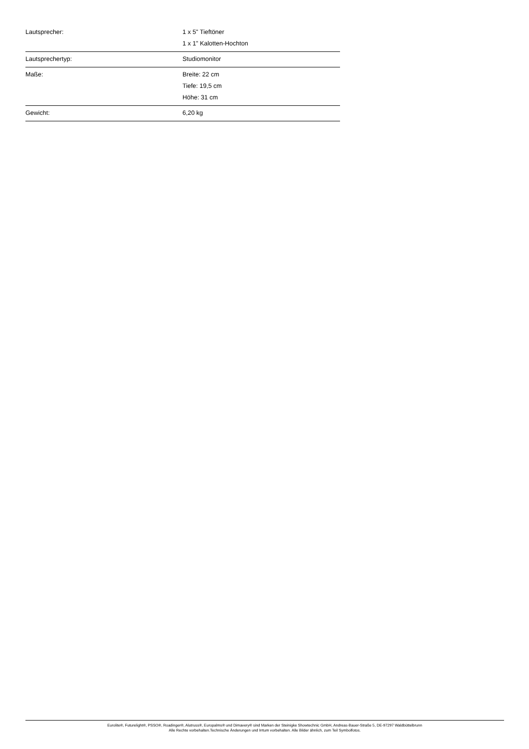| Lautsprecher: | 1 x 5" Tieftöner 1 x 1" Kalotten-Hochton |
| Lautsprechertyp: | Studiomonitor |
| Maße: | Breite: 22 cm Tiefe: 19,5 cm Höhe: 31 cm |
| Gewicht: | 6,20 kg |
Eurolite®, Futurelight®, PSSO®, Roadinger®, Alutruss®, Europalms® und Dimavery® sind Marken der Steinigke Showtechnic GmbH, Andreas-Bauer-Straße 5, DE-97297 Waldbüttelbrunn
Alle Rechte vorbehalten.Technische Änderungen und Irrtum vorbehalten. Alle Bilder ähnlich, zum Teil Symbolfotos.